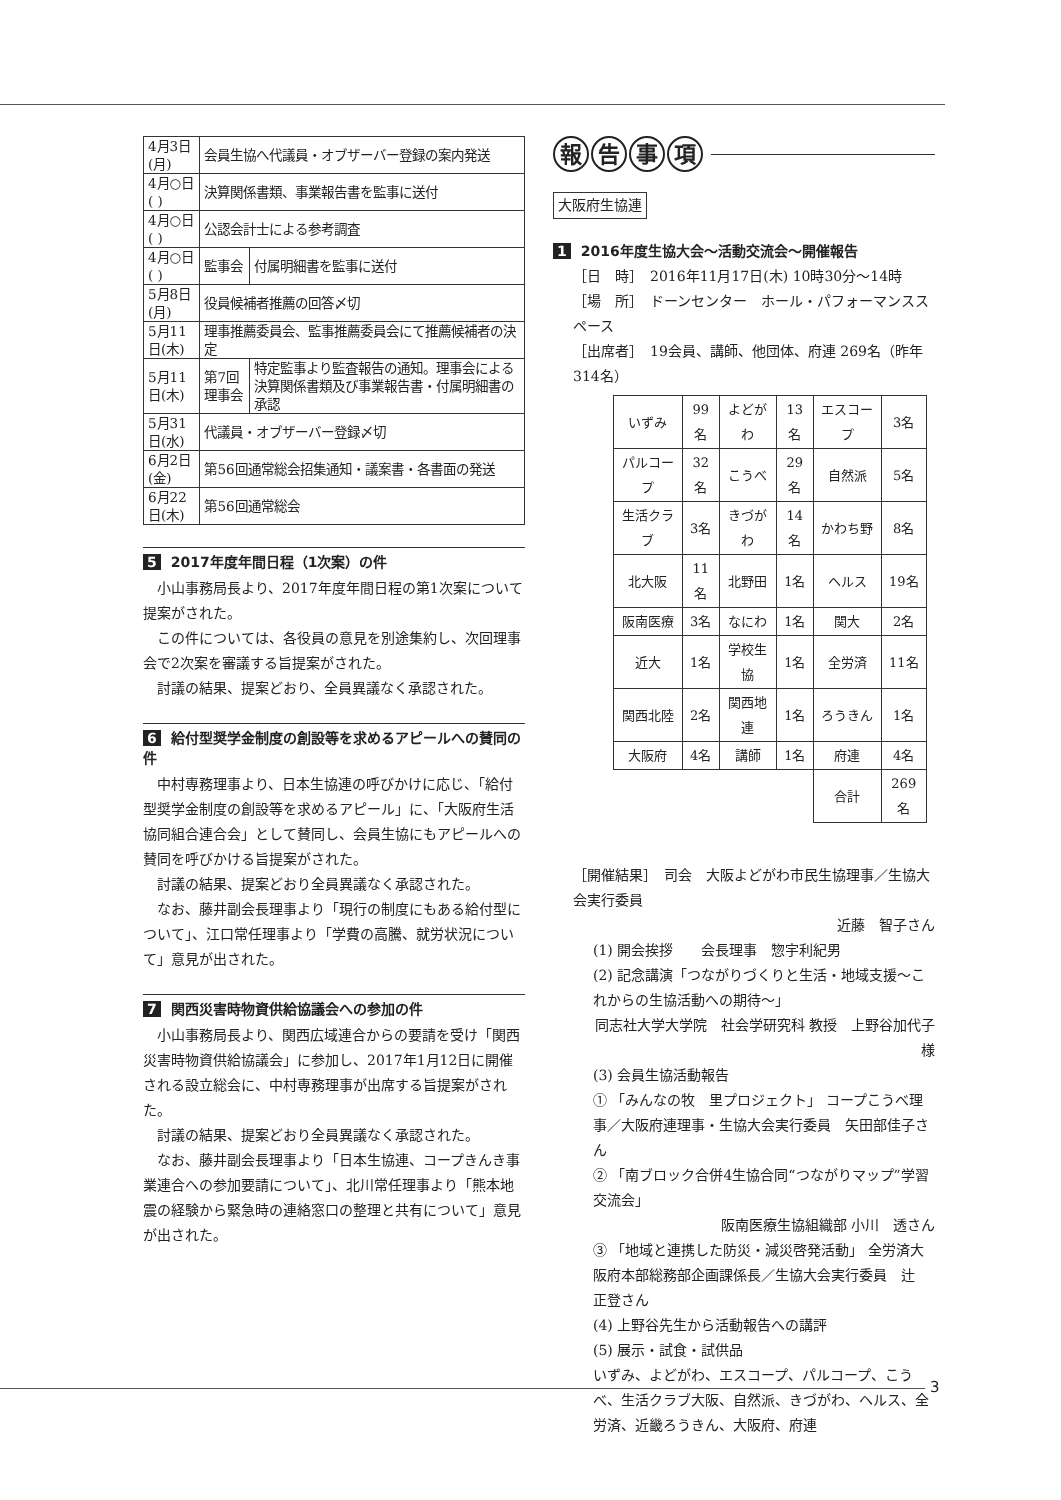| 4月3日(月) | 会員生協へ代議員・オブザーバー登録の案内発送 | |
| 4月○日( ) | 決算関係書類、事業報告書を監事に送付 | |
| 4月○日( ) | 公認会計士による参考調査 | |
| 4月○日( ) | 監事会 | 付属明細書を監事に送付 |
| 5月8日(月) | 役員候補者推薦の回答〆切 | |
| 5月11日(木) | 理事推薦委員会、監事推薦委員会にて推薦候補者の決定 | |
| 5月11日(木) | 第7回理事会 | 特定監事より監査報告の通知。理事会による決算関係書類及び事業報告書・付属明細書の承認 |
| 5月31日(水) | 代議員・オブザーバー登録〆切 | |
| 6月2日(金) | 第56回通常総会招集通知・議案書・各書面の発送 | |
| 6月22日(木) | 第56回通常総会 | |
5 2017年度年間日程（1次案）の件
小山事務局長より、2017年度年間日程の第1次案について提案がされた。
この件については、各役員の意見を別途集約し、次回理事会で2次案を審議する旨提案がされた。
討議の結果、提案どおり、全員異議なく承認された。
6 給付型奨学金制度の創設等を求めるアピールへの賛同の件
中村専務理事より、日本生協連の呼びかけに応じ、「給付型奨学金制度の創設等を求めるアピール」に、「大阪府生活協同組合連合会」として賛同し、会員生協にもアピールへの賛同を呼びかける旨提案がされた。
討議の結果、提案どおり全員異議なく承認された。
なお、藤井副会長理事より「現行の制度にもある給付型について」、江口常任理事より「学費の高騰、就労状況について」意見が出された。
7 関西災害時物資供給協議会への参加の件
小山事務局長より、関西広域連合からの要請を受け「関西災害時物資供給協議会」に参加し、2017年1月12日に開催される設立総会に、中村専務理事が出席する旨提案がされた。
討議の結果、提案どおり全員異議なく承認された。
なお、藤井副会長理事より「日本生協連、コープきんき事業連合への参加要請について」、北川常任理事より「熊本地震の経験から緊急時の連絡窓口の整理と共有について」意見が出された。
報告事項
大阪府生協連
1 2016年度生協大会～活動交流会～開催報告
［日　時］　2016年11月17日(木) 10時30分～14時
［場　所］　ドーンセンター　ホール・パフォーマンススペース
［出席者］　19会員、講師、他団体、府連 269名（昨年314名）
| いずみ | 99名 | よどがわ | 13名 | エスコープ | 3名 |
| パルコープ | 32名 | こうべ | 29名 | 自然派 | 5名 |
| 生活クラブ | 3名 | きづがわ | 14名 | かわち野 | 8名 |
| 北大阪 | 11名 | 北野田 | 1名 | ヘルス | 19名 |
| 阪南医療 | 3名 | なにわ | 1名 | 関大 | 2名 |
| 近大 | 1名 | 学校生協 | 1名 | 全労済 | 11名 |
| 関西北陸 | 2名 | 関西地連 | 1名 | ろうきん | 1名 |
| 大阪府 | 4名 | 講師 | 1名 | 府連 | 4名 |
| | | | | 合計 | 269名 |
［開催結果］　司会　大阪よどがわ市民生協理事／生協大会実行委員
近藤　智子さん
(1) 開会挨拶　　会長理事　惣宇利紀男
(2) 記念講演「つながりづくりと生活・地域支援～これからの生協活動への期待～」
同志社大学大学院　社会学研究科 教授　上野谷加代子　様
(3) 会員生協活動報告
① 「みんなの牧　里プロジェクト」 コープこうべ理事／大阪府連理事・生協大会実行委員　矢田部佳子さん
② 「南ブロック合併4生協合同“つながりマップ”学習交流会」
阪南医療生協組織部 小川　透さん
③ 「地域と連携した防災・減災啓発活動」 全労済大阪府本部総務部企画課係長／生協大会実行委員　辻　正登さん
(4) 上野谷先生から活動報告への講評
(5) 展示・試食・試供品
いずみ、よどがわ、エスコープ、パルコープ、こうべ、生活クラブ大阪、自然派、きづがわ、ヘルス、全労済、近畿ろうきん、大阪府、府連
3